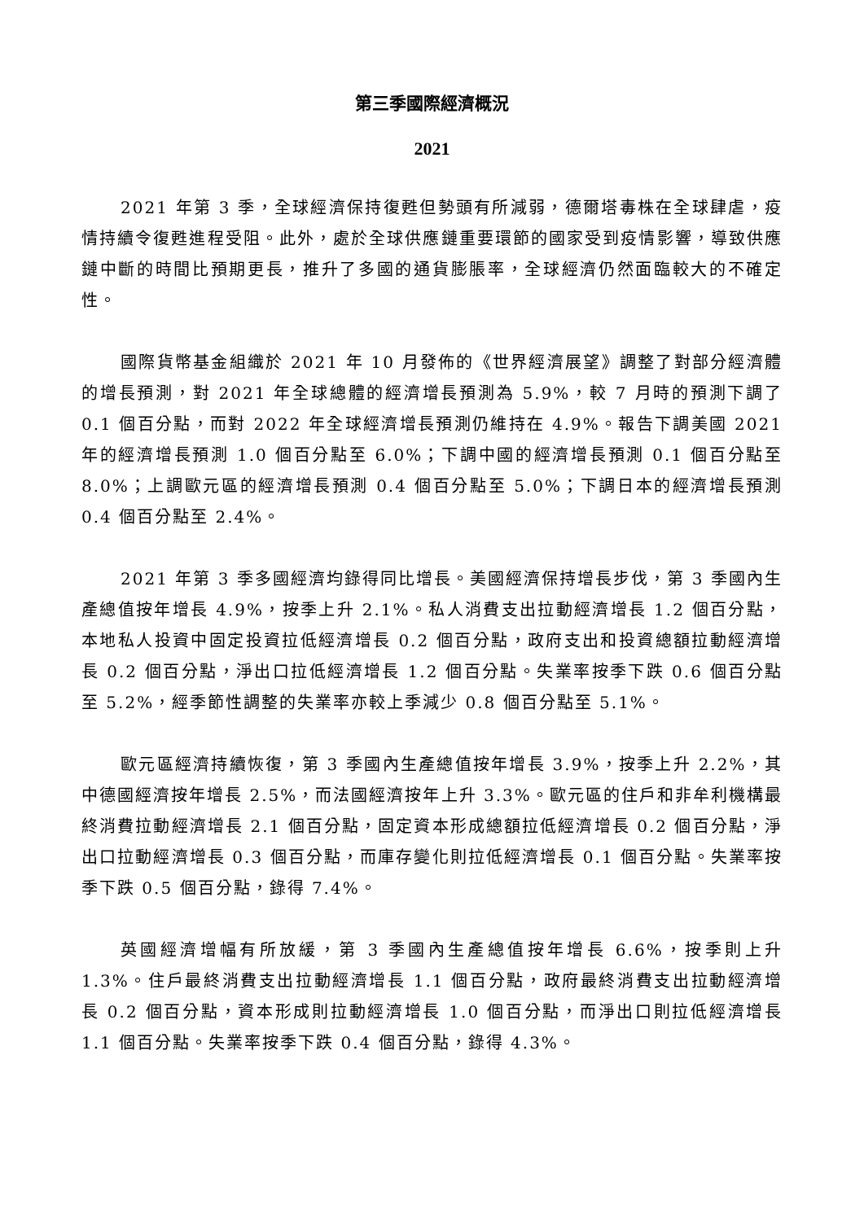第三季國際經濟概況
2021
2021 年第 3 季，全球經濟保持復甦但勢頭有所減弱，德爾塔毒株在全球肆虐，疫情持續令復甦進程受阻。此外，處於全球供應鏈重要環節的國家受到疫情影響，導致供應鏈中斷的時間比預期更長，推升了多國的通貨膨脹率，全球經濟仍然面臨較大的不確定性。
國際貨幣基金組織於 2021 年 10 月發佈的《世界經濟展望》調整了對部分經濟體的增長預測，對 2021 年全球總體的經濟增長預測為 5.9%，較 7 月時的預測下調了 0.1 個百分點，而對 2022 年全球經濟增長預測仍維持在 4.9%。報告下調美國 2021 年的經濟增長預測 1.0 個百分點至 6.0%；下調中國的經濟增長預測 0.1 個百分點至 8.0%；上調歐元區的經濟增長預測 0.4 個百分點至 5.0%；下調日本的經濟增長預測 0.4 個百分點至 2.4%。
2021 年第 3 季多國經濟均錄得同比增長。美國經濟保持增長步伐，第 3 季國內生產總值按年增長 4.9%，按季上升 2.1%。私人消費支出拉動經濟增長 1.2 個百分點，本地私人投資中固定投資拉低經濟增長 0.2 個百分點，政府支出和投資總額拉動經濟增長 0.2 個百分點，淨出口拉低經濟增長 1.2 個百分點。失業率按季下跌 0.6 個百分點至 5.2%，經季節性調整的失業率亦較上季減少 0.8 個百分點至 5.1%。
歐元區經濟持續恢復，第 3 季國內生產總值按年增長 3.9%，按季上升 2.2%，其中德國經濟按年增長 2.5%，而法國經濟按年上升 3.3%。歐元區的住戶和非牟利機構最終消費拉動經濟增長 2.1 個百分點，固定資本形成總額拉低經濟增長 0.2 個百分點，淨出口拉動經濟增長 0.3 個百分點，而庫存變化則拉低經濟增長 0.1 個百分點。失業率按季下跌 0.5 個百分點，錄得 7.4%。
英國經濟增幅有所放緩，第 3 季國內生產總值按年增長 6.6%，按季則上升 1.3%。住戶最終消費支出拉動經濟增長 1.1 個百分點，政府最終消費支出拉動經濟增長 0.2 個百分點，資本形成則拉動經濟增長 1.0 個百分點，而淨出口則拉低經濟增長 1.1 個百分點。失業率按季下跌 0.4 個百分點，錄得 4.3%。